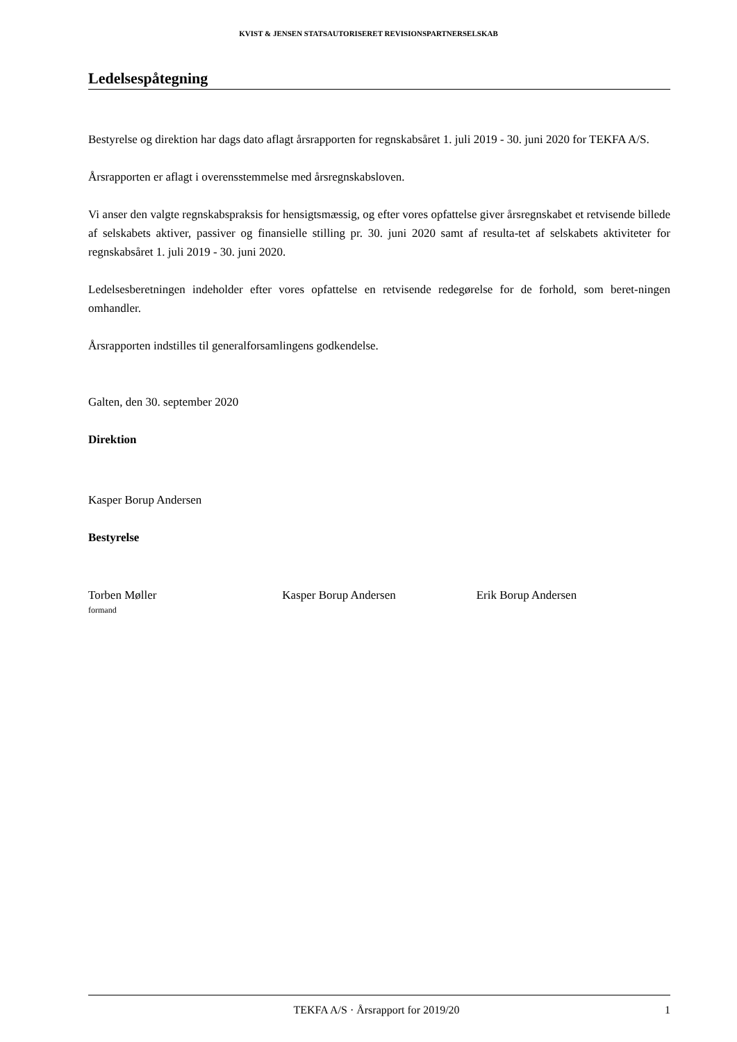KVIST & JENSEN STATSAUTORISERET REVISIONSPARTNERSELSKAB
Ledelsespåtegning
Bestyrelse og direktion har dags dato aflagt årsrapporten for regnskabsåret 1. juli 2019 - 30. juni 2020 for TEKFA A/S.
Årsrapporten er aflagt i overensstemmelse med årsregnskabsloven.
Vi anser den valgte regnskabspraksis for hensigtsmæssig, og efter vores opfattelse giver årsregnskabet et retvisende billede af selskabets aktiver, passiver og finansielle stilling pr. 30. juni 2020 samt af resulta-tet af selskabets aktiviteter for regnskabsåret 1. juli 2019 - 30. juni 2020.
Ledelsesberetningen indeholder efter vores opfattelse en retvisende redegørelse for de forhold, som beret-ningen omhandler.
Årsrapporten indstilles til generalforsamlingens godkendelse.
Galten, den 30. september 2020
Direktion
Kasper Borup Andersen
Bestyrelse
Torben Møller
formand
Kasper Borup Andersen Erik Borup Andersen
TEKFA A/S · Årsrapport for 2019/20 1